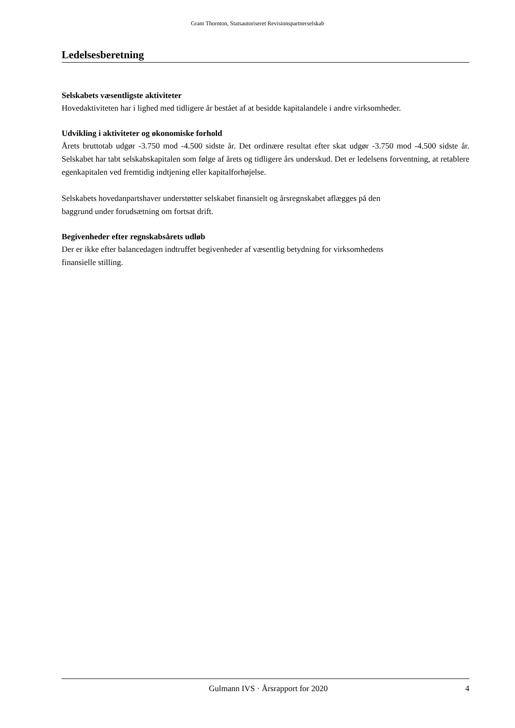Grant Thornton, Statsautoriseret Revisionspartnerselskab
Ledelsesberetning
Selskabets væsentligste aktiviteter
Hovedaktiviteten har i lighed med tidligere år bestået af at besidde kapitalandele i andre virksomheder.
Udvikling i aktiviteter og økonomiske forhold
Årets bruttotab udgør -3.750 mod -4.500 sidste år. Det ordinære resultat efter skat udgør -3.750 mod -4.500 sidste år. Selskabet har tabt selskabskapitalen som følge af årets og tidligere års underskud. Det er ledelsens forventning, at retablere egenkapitalen ved fremtidig indtjening eller kapitalforhøjelse.
Selskabets hovedanpartshaver understøtter selskabet finansielt og årsregnskabet aflægges på den
baggrund under forudsætning om fortsat drift.
Begivenheder efter regnskabsårets udløb
Der er ikke efter balancedagen indtruffet begivenheder af væsentlig betydning for virksomhedens
finansielle stilling.
Gulmann IVS · Årsrapport for 2020 4